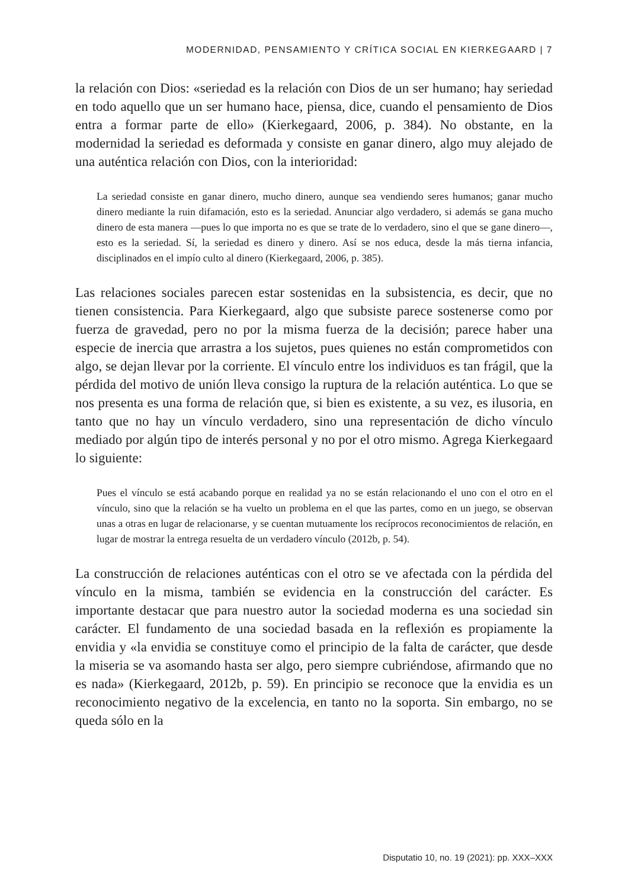MODERNIDAD, PENSAMIENTO Y CRÍTICA SOCIAL EN KIERKEGAARD | 7
la relación con Dios: «seriedad es la relación con Dios de un ser humano; hay seriedad en todo aquello que un ser humano hace, piensa, dice, cuando el pensamiento de Dios entra a formar parte de ello» (Kierkegaard, 2006, p. 384). No obstante, en la modernidad la seriedad es deformada y consiste en ganar dinero, algo muy alejado de una auténtica relación con Dios, con la interioridad:
La seriedad consiste en ganar dinero, mucho dinero, aunque sea vendiendo seres humanos; ganar mucho dinero mediante la ruin difamación, esto es la seriedad. Anunciar algo verdadero, si además se gana mucho dinero de esta manera —pues lo que importa no es que se trate de lo verdadero, sino el que se gane dinero—, esto es la seriedad. Sí, la seriedad es dinero y dinero. Así se nos educa, desde la más tierna infancia, disciplinados en el impío culto al dinero (Kierkegaard, 2006, p. 385).
Las relaciones sociales parecen estar sostenidas en la subsistencia, es decir, que no tienen consistencia. Para Kierkegaard, algo que subsiste parece sostenerse como por fuerza de gravedad, pero no por la misma fuerza de la decisión; parece haber una especie de inercia que arrastra a los sujetos, pues quienes no están comprometidos con algo, se dejan llevar por la corriente. El vínculo entre los individuos es tan frágil, que la pérdida del motivo de unión lleva consigo la ruptura de la relación auténtica. Lo que se nos presenta es una forma de relación que, si bien es existente, a su vez, es ilusoria, en tanto que no hay un vínculo verdadero, sino una representación de dicho vínculo mediado por algún tipo de interés personal y no por el otro mismo. Agrega Kierkegaard lo siguiente:
Pues el vínculo se está acabando porque en realidad ya no se están relacionando el uno con el otro en el vínculo, sino que la relación se ha vuelto un problema en el que las partes, como en un juego, se observan unas a otras en lugar de relacionarse, y se cuentan mutuamente los recíprocos reconocimientos de relación, en lugar de mostrar la entrega resuelta de un verdadero vínculo (2012b, p. 54).
La construcción de relaciones auténticas con el otro se ve afectada con la pérdida del vínculo en la misma, también se evidencia en la construcción del carácter. Es importante destacar que para nuestro autor la sociedad moderna es una sociedad sin carácter. El fundamento de una sociedad basada en la reflexión es propiamente la envidia y «la envidia se constituye como el principio de la falta de carácter, que desde la miseria se va asomando hasta ser algo, pero siempre cubriéndose, afirmando que no es nada» (Kierkegaard, 2012b, p. 59). En principio se reconoce que la envidia es un reconocimiento negativo de la excelencia, en tanto no la soporta. Sin embargo, no se queda sólo en la
Disputatio 10, no. 19 (2021): pp. XXX–XXX